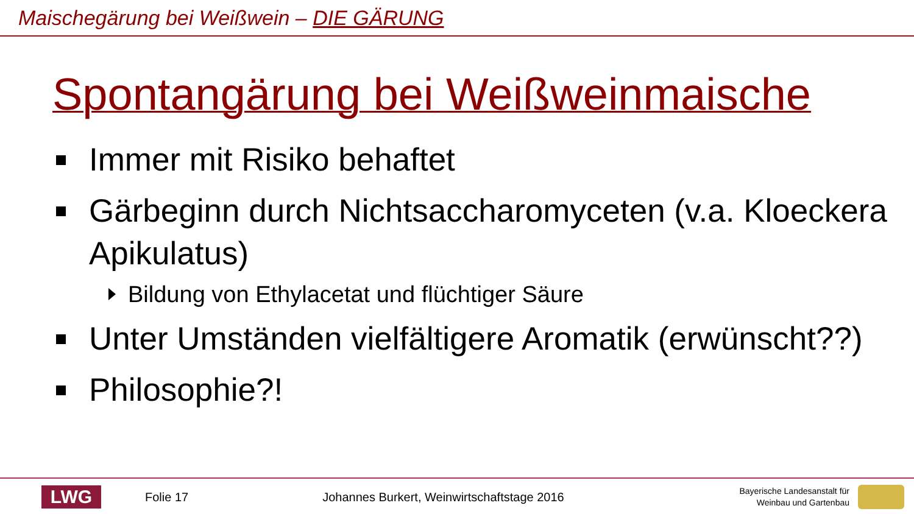Maischegärung bei Weißwein – DIE GÄRUNG
Spontangärung bei Weißweinmaische
Immer mit Risiko behaftet
Gärbeginn durch Nichtsaccharomyceten (v.a. Kloeckera Apikulatus)
Bildung von Ethylacetat und flüchtiger Säure
Unter Umständen vielfältigere Aromatik (erwünscht??)
Philosophie?!
LWG
Folie 17
Johannes Burkert, Weinwirtschaftstage 2016
Bayerische Landesanstalt für
Weinbau und Gartenbau